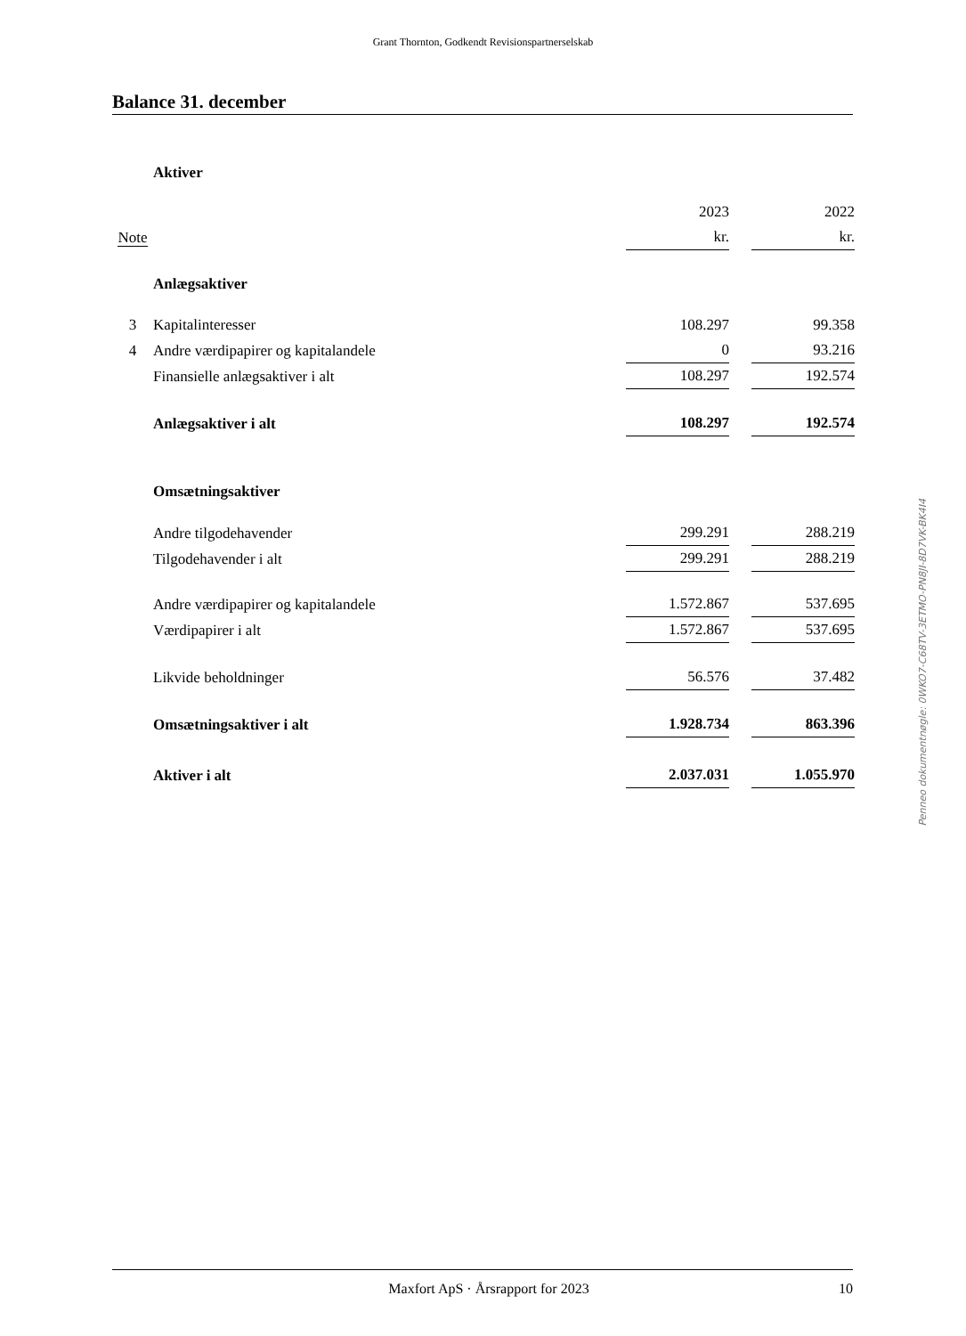Grant Thornton, Godkendt Revisionspartnerselskab
Balance 31. december
| | Aktiver | | | |
| | | 2023 | | 2022 |
| Note | | kr. | | kr. |
| | Anlægsaktiver | | | |
| 3 | Kapitalinteresser | 108.297 | | 99.358 |
| 4 | Andre værdipapirer og kapitalandele | 0 | | 93.216 |
| | Finansielle anlægsaktiver i alt | 108.297 | | 192.574 |
| | Anlægsaktiver i alt | 108.297 | | 192.574 |
| | Omsætningsaktiver | | | |
| | Andre tilgodehavender | 299.291 | | 288.219 |
| | Tilgodehavender i alt | 299.291 | | 288.219 |
| | Andre værdipapirer og kapitalandele | 1.572.867 | | 537.695 |
| | Værdipapirer i alt | 1.572.867 | | 537.695 |
| | Likvide beholdninger | 56.576 | | 37.482 |
| | Omsætningsaktiver i alt | 1.928.734 | | 863.396 |
| | Aktiver i alt | 2.037.031 | | 1.055.970 |
Penneo dokumentnøgle: 0WKO7-C68TV-3ETMO-PN8JI-8D7VK-BK4I4
Maxfort ApS · Årsrapport for 2023 10